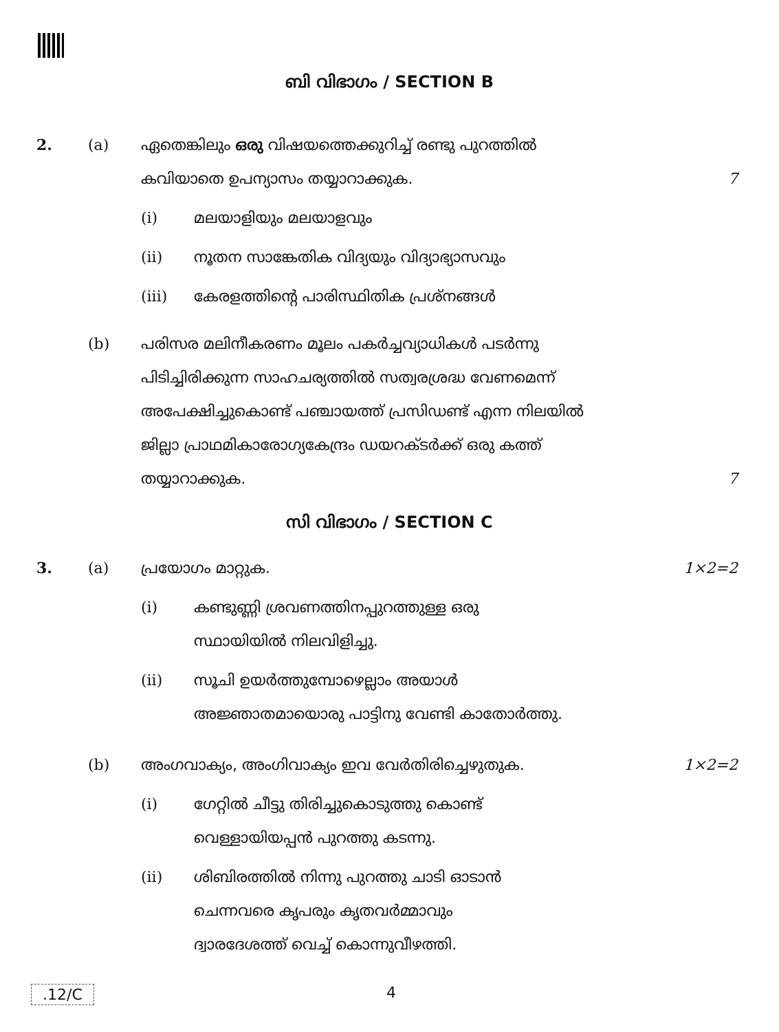ബി വിഭാഗം / SECTION B
2. (a) ഏതെങ്കിലും ഒരു വിഷയത്തെക്കുറിച്ച് രണ്ടു പുറത്തിൽ
കവിയാതെ ഉപന്യാസം തയ്യാറാക്കുക.
7
(i) മലയാളിയും മലയാളവും
(ii) നൂതന സാങ്കേതിക വിദ്യയും വിദ്യാഭ്യാസവും
(iii) കേരളത്തിന്റെ പാരിസ്ഥിതിക പ്രശ്നങ്ങൾ
(b) പരിസര മലിനീകരണം മൂലം പകർച്ചവ്യാധികൾ പടർന്നു
പിടിച്ചിരിക്കുന്ന സാഹചര്യത്തിൽ സത്വരശ്രദ്ധ വേണമെന്ന്
അപേക്ഷിച്ചുകൊണ്ട് പഞ്ചായത്ത് പ്രസിഡണ്ട് എന്ന നിലയിൽ
ജില്ലാ പ്രാഥമികാരോഗ്യകേന്ദ്രം ഡയറക്ടർക്ക് ഒരു കത്ത്
തയ്യാറാക്കുക.
7
സി വിഭാഗം / SECTION C
3. (a) പ്രയോഗം മാറ്റുക. 1×2=2
(i) കണ്ടുണ്ണി ശ്രവണത്തിനപ്പുറത്തുള്ള ഒരു
സ്ഥായിയിൽ നിലവിളിച്ചു.
(ii) സൂചി ഉയർത്തുമ്പോഴെല്ലാം അയാൾ
അജ്ഞാതമായൊരു പാട്ടിനു വേണ്ടി കാതോർത്തു.
(b) അംഗവാക്യം, അംഗിവാക്യം ഇവ വേർതിരിച്ചെഴുതുക.
1×2=2
(i) ഗേറ്റിൽ ചീട്ടു തിരിച്ചുകൊടുത്തു കൊണ്ട്
വെള്ളായിയപ്പൻ പുറത്തു കടന്നു.
(ii) ശിബിരത്തിൽ നിന്നു പുറത്തു ചാടി ഓടാൻ
ചെന്നവരെ കൃപരും കൃതവർമ്മാവും
ദ്വാരദേശത്ത് വെച്ച് കൊന്നുവീഴത്തി.
.12/C 4